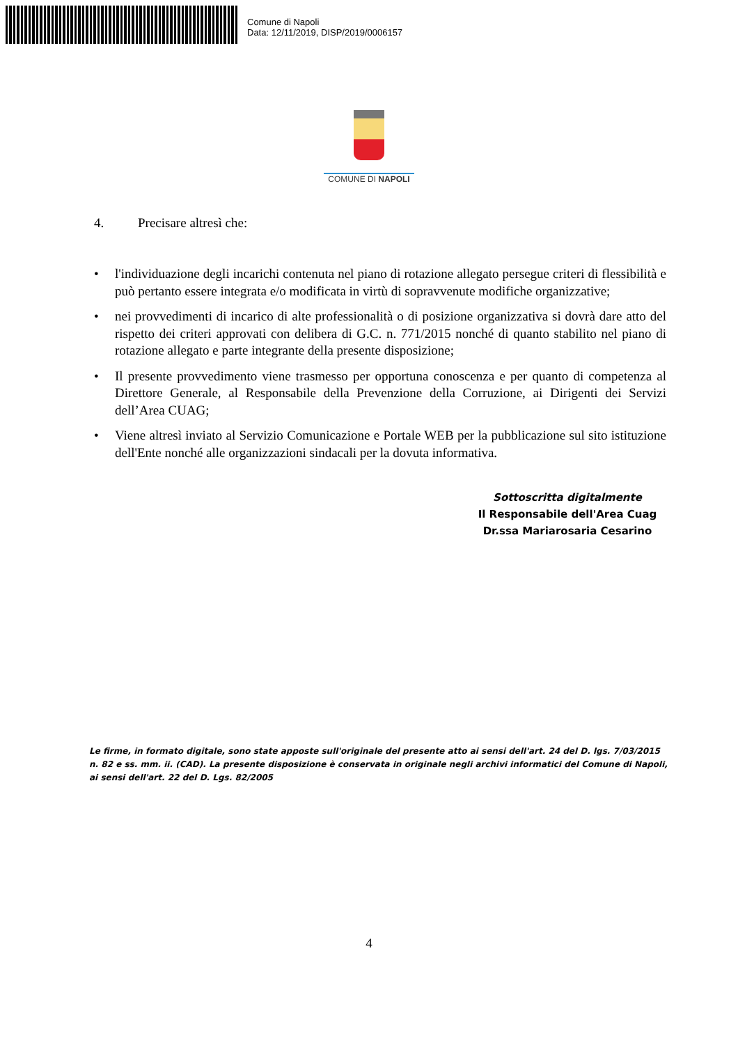Comune di Napoli
Data: 12/11/2019, DISP/2019/0006157
COMUNE DI NAPOLI
4. Precisare altresì che:
• l'individuazione degli incarichi contenuta nel piano di rotazione allegato persegue criteri di flessibilità e può pertanto essere integrata e/o modificata in virtù di sopravvenute modifiche organizzative;
• nei provvedimenti di incarico di alte professionalità o di posizione organizzativa si dovrà dare atto del rispetto dei criteri approvati con delibera di G.C. n. 771/2015 nonché di quanto stabilito nel piano di rotazione allegato e parte integrante della presente disposizione;
• Il presente provvedimento viene trasmesso per opportuna conoscenza e per quanto di competenza al Direttore Generale, al Responsabile della Prevenzione della Corruzione, ai Dirigenti dei Servizi dell’Area CUAG;
• Viene altresì inviato al Servizio Comunicazione e Portale WEB per la pubblicazione sul sito istituzione dell'Ente nonché alle organizzazioni sindacali per la dovuta informativa.
Sottoscritta digitalmente
Il Responsabile dell'Area Cuag
Dr.ssa Mariarosaria Cesarino
Le firme, in formato digitale, sono state apposte sull'originale del presente atto ai sensi dell'art. 24 del D. lgs. 7/03/2015 n. 82 e ss. mm. ii. (CAD). La presente disposizione è conservata in originale negli archivi informatici del Comune di Napoli, ai sensi dell'art. 22 del D. Lgs. 82/2005
4